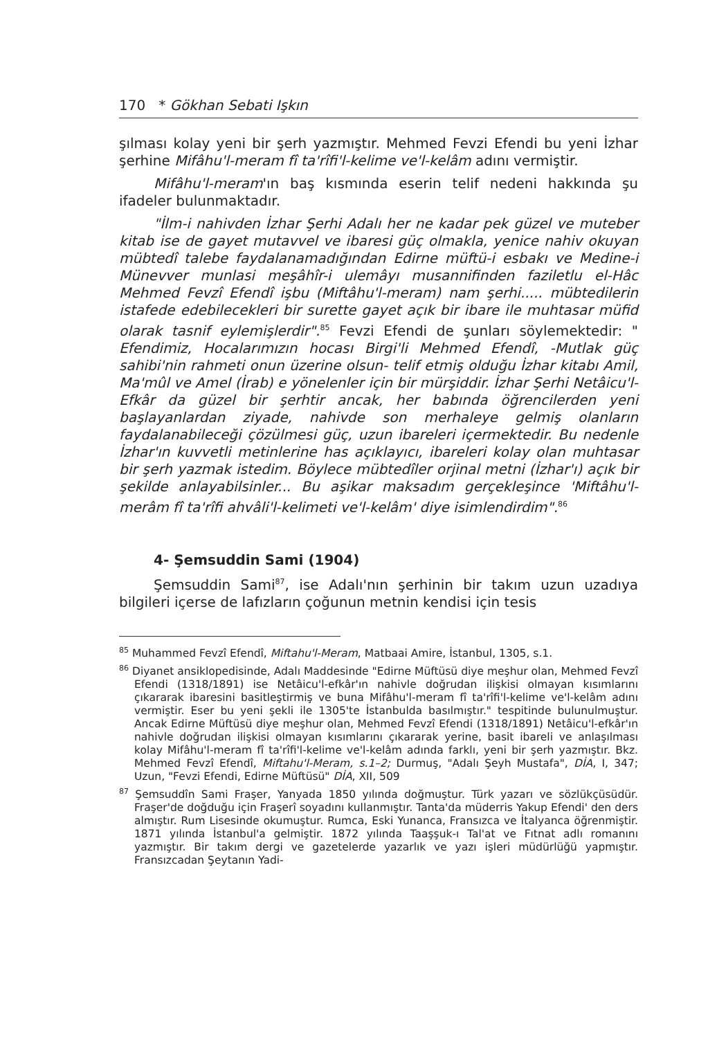170 * Gökhan Sebati Işkın
şılması kolay yeni bir şerh yazmıştır. Mehmed Fevzi Efendi bu yeni İzhar şerhine Mifâhu'l-meram fî ta'rîfi'l-kelime ve'l-kelâm adını vermiştir.
Mifâhu'l-meram'ın baş kısmında eserin telif nedeni hakkında şu ifadeler bulunmaktadır.
"İlm-i nahivden İzhar Şerhi Adalı her ne kadar pek güzel ve muteber kitab ise de gayet mutavvel ve ibaresi güç olmakla, yenice nahiv okuyan mübtedî talebe faydalanamadığından Edirne müftü-i esbakı ve Medine-i Münevver munlasi meşâhîr-i ulemâyı musannifinden faziletlu el-Hâc Mehmed Fevzî Efendî işbu (Miftâhu'l-meram) nam şerhi..... mübtedilerin istafede edebilecekleri bir surette gayet açık bir ibare ile muhtasar müfid olarak tasnif eylemişlerdir".<sup>85</sup> Fevzi Efendi de şunları söylemektedir: " Efendimiz, Hocalarımızın hocası Birgi'li Mehmed Efendî, -Mutlak güç sahibi'nin rahmeti onun üzerine olsun- telif etmiş olduğu İzhar kitabı Amil, Ma'mûl ve Amel (İrab) e yönelenler için bir mürşiddir. İzhar Şerhi Netâicu'l-Efkâr da güzel bir şerhtir ancak, her babında öğrencilerden yeni başlayanlardan ziyade, nahivde son merhaleye gelmiş olanların faydalanabileceği çözülmesi güç, uzun ibareleri içermektedir. Bu nedenle İzhar'ın kuvvetli metinlerine has açıklayıcı, ibareleri kolay olan muhtasar bir şerh yazmak istedim. Böylece mübtedîler orjinal metni (İzhar'ı) açık bir şekilde anlayabilsinler... Bu aşikar maksadım gerçekleşince 'Miftâhu'l-merâm fî ta'rîfi ahvâli'l-kelimeti ve'l-kelâm' diye isimlendirdim".<sup>86</sup>
4- Şemsuddin Sami (1904)
Şemsuddin Sami<sup>87</sup>, ise Adalı'nın şerhinin bir takım uzun uzadıya bilgileri içerse de lafızların çoğunun metnin kendisi için tesis
<sup>85</sup> Muhammed Fevzî Efendî, Miftahu'l-Meram, Matbaai Amire, İstanbul, 1305, s.1.
<sup>86</sup> Diyanet ansiklopedisinde, Adalı Maddesinde "Edirne Müftüsü diye meşhur olan, Mehmed Fevzî Efendi (1318/1891) ise Netâicu'l-efkâr'ın nahivle doğrudan ilişkisi olmayan kısımlarını çıkararak ibaresini basitleştirmiş ve buna Mifâhu'l-meram fî ta'rîfi'l-kelime ve'l-kelâm adını vermiştir. Eser bu yeni şekli ile 1305'te İstanbulda basılmıştır." tespitinde bulunulmuştur. Ancak Edirne Müftüsü diye meşhur olan, Mehmed Fevzî Efendi (1318/1891) Netâicu'l-efkâr'ın nahivle doğrudan ilişkisi olmayan kısımlarını çıkararak yerine, basit ibareli ve anlaşılması kolay Mifâhu'l-meram fî ta'rîfi'l-kelime ve'l-kelâm adında farklı, yeni bir şerh yazmıştır. Bkz. Mehmed Fevzî Efendî, Miftahu'l-Meram, s.1–2; Durmuş, "Adalı Şeyh Mustafa", DİA, I, 347; Uzun, "Fevzi Efendi, Edirne Müftüsü" DİA, XII, 509
<sup>87</sup> Şemsuddîn Sami Fraşer, Yanyada 1850 yılında doğmuştur. Türk yazarı ve sözlükçüsüdür. Fraşer'de doğduğu için Fraşerî soyadını kullanmıştır. Tanta'da müderris Yakup Efendi' den ders almıştır. Rum Lisesinde okumuştur. Rumca, Eski Yunanca, Fransızca ve İtalyanca öğrenmiştir. 1871 yılında İstanbul'a gelmiştir. 1872 yılında Taaşşuk-ı Tal'at ve Fıtnat adlı romanını yazmıştır. Bir takım dergi ve gazetelerde yazarlık ve yazı işleri müdürlüğü yapmıştır. Fransızcadan Şeytanın Yadi-